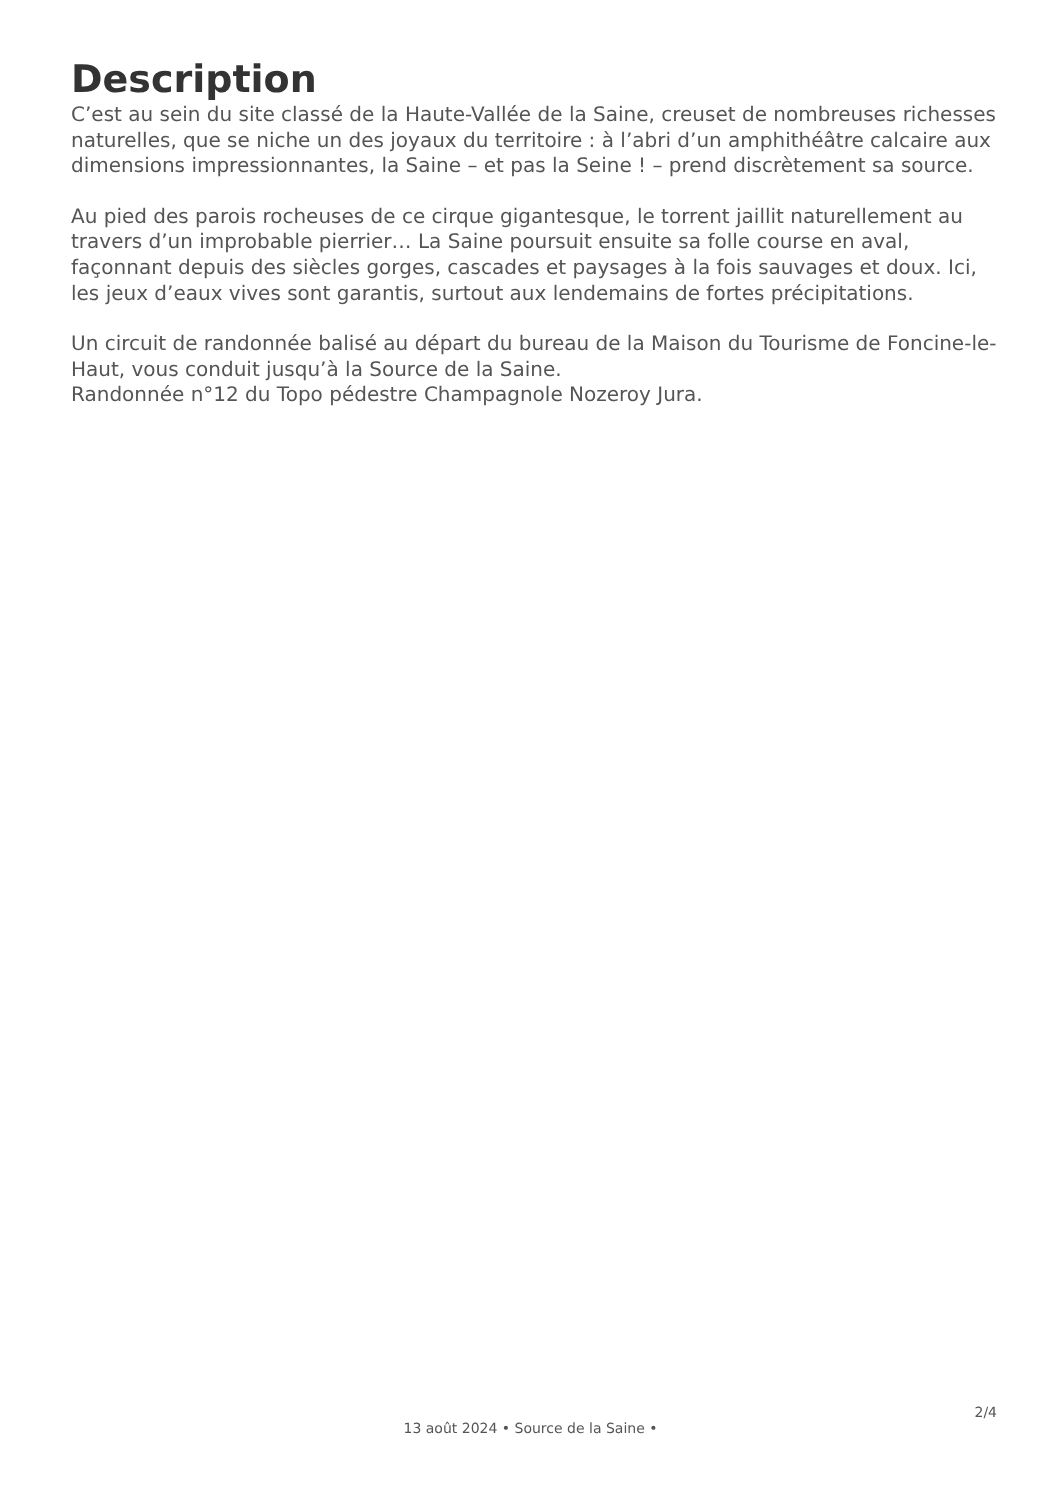Description
C’est au sein du site classé de la Haute-Vallée de la Saine, creuset de nombreuses richesses naturelles, que se niche un des joyaux du territoire : à l’abri d’un amphithéâtre calcaire aux dimensions impressionnantes, la Saine – et pas la Seine ! – prend discrètement sa source.
Au pied des parois rocheuses de ce cirque gigantesque, le torrent jaillit naturellement au travers d’un improbable pierrier… La Saine poursuit ensuite sa folle course en aval, façonnant depuis des siècles gorges, cascades et paysages à la fois sauvages et doux. Ici, les jeux d’eaux vives sont garantis, surtout aux lendemains de fortes précipitations.
Un circuit de randonnée balisé au départ du bureau de la Maison du Tourisme de Foncine-le-Haut, vous conduit jusqu’à la Source de la Saine.
Randonnée n°12 du Topo pédestre Champagnole Nozeroy Jura.
2/4
13 août 2024 • Source de la Saine •